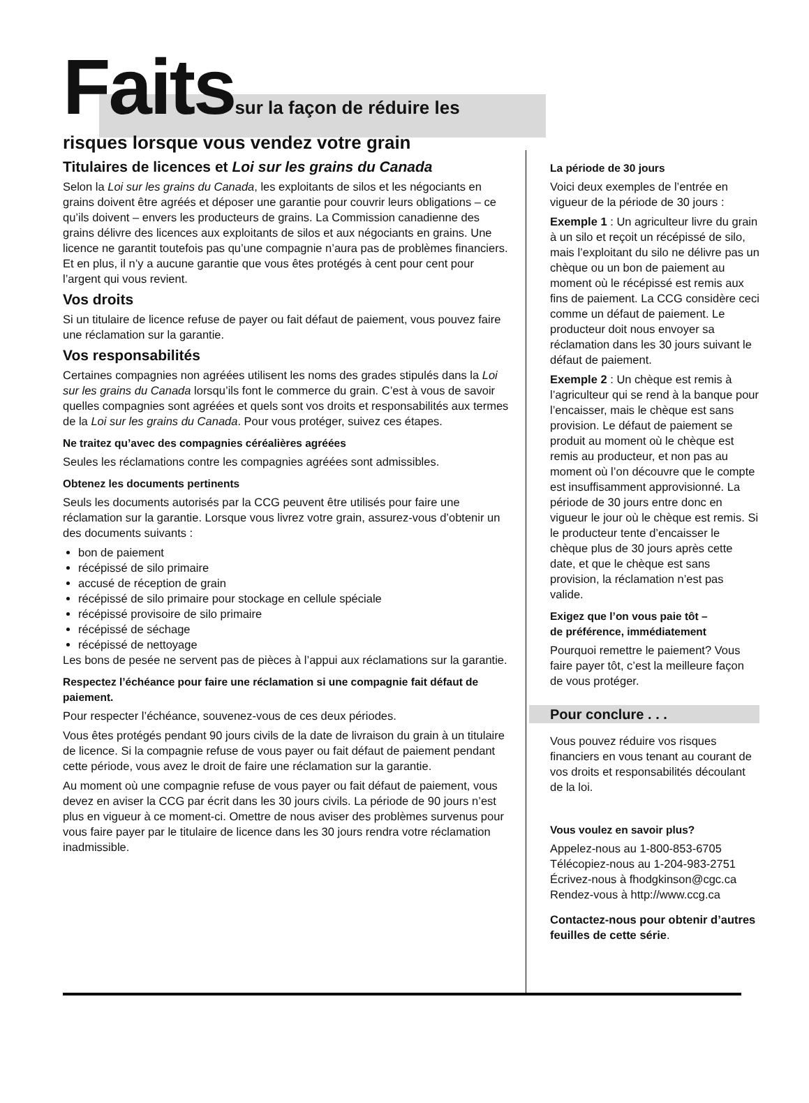Faitssur la façon de réduire les
risques lorsque vous vendez votre grain
Titulaires de licences et Loi sur les grains du Canada
Selon la Loi sur les grains du Canada, les exploitants de silos et les négociants en grains doivent être agréés et déposer une garantie pour couvrir leurs obligations – ce qu’ils doivent – envers les producteurs de grains. La Commission canadienne des grains délivre des licences aux exploitants de silos et aux négociants en grains. Une licence ne garantit toutefois pas qu’une compagnie n’aura pas de problèmes financiers. Et en plus, il n’y a aucune garantie que vous êtes protégés à cent pour cent pour l’argent qui vous revient.
Vos droits
Si un titulaire de licence refuse de payer ou fait défaut de paiement, vous pouvez faire une réclamation sur la garantie.
Vos responsabilités
Certaines compagnies non agréées utilisent les noms des grades stipulés dans la Loi sur les grains du Canada lorsqu’ils font le commerce du grain. C’est à vous de savoir quelles compagnies sont agréées et quels sont vos droits et responsabilités aux termes de la Loi sur les grains du Canada. Pour vous protéger, suivez ces étapes.
Ne traitez qu’avec des compagnies céréalières agréées
Seules les réclamations contre les compagnies agréées sont admissibles.
Obtenez les documents pertinents
Seuls les documents autorisés par la CCG peuvent être utilisés pour faire une réclamation sur la garantie. Lorsque vous livrez votre grain, assurez-vous d’obtenir un des documents suivants :
bon de paiement
récépissé de silo primaire
accusé de réception de grain
récépissé de silo primaire pour stockage en cellule spéciale
récépissé provisoire de silo primaire
récépissé de séchage
récépissé de nettoyage
Les bons de pesée ne servent pas de pièces à l’appui aux réclamations sur la garantie.
Respectez l’échéance pour faire une réclamation si une compagnie fait défaut de paiement.
Pour respecter l’échéance, souvenez-vous de ces deux périodes.
Vous êtes protégés pendant 90 jours civils de la date de livraison du grain à un titulaire de licence. Si la compagnie refuse de vous payer ou fait défaut de paiement pendant cette période, vous avez le droit de faire une réclamation sur la garantie.
Au moment où une compagnie refuse de vous payer ou fait défaut de paiement, vous devez en aviser la CCG par écrit dans les 30 jours civils. La période de 90 jours n’est plus en vigueur à ce moment-ci. Omettre de nous aviser des problèmes survenus pour vous faire payer par le titulaire de licence dans les 30 jours rendra votre réclamation inadmissible.
La période de 30 jours
Voici deux exemples de l’entrée en vigueur de la période de 30 jours :
Exemple 1 : Un agriculteur livre du grain à un silo et reçoit un récépissé de silo, mais l’exploitant du silo ne délivre pas un chèque ou un bon de paiement au moment où le récépissé est remis aux fins de paiement. La CCG considère ceci comme un défaut de paiement. Le producteur doit nous envoyer sa réclamation dans les 30 jours suivant le défaut de paiement.
Exemple 2 : Un chèque est remis à l’agriculteur qui se rend à la banque pour l’encaisser, mais le chèque est sans provision. Le défaut de paiement se produit au moment où le chèque est remis au producteur, et non pas au moment où l’on découvre que le compte est insuffisamment approvisionné. La période de 30 jours entre donc en vigueur le jour où le chèque est remis. Si le producteur tente d’encaisser le chèque plus de 30 jours après cette date, et que le chèque est sans provision, la réclamation n’est pas valide.
Exigez que l’on vous paie tôt –
de préférence, immédiatement
Pourquoi remettre le paiement? Vous faire payer tôt, c’est la meilleure façon de vous protéger.
Pour conclure . . .
Vous pouvez réduire vos risques financiers en vous tenant au courant de vos droits et responsabilités découlant de la loi.
Vous voulez en savoir plus?
Appelez-nous au 1-800-853-6705
Télécopiez-nous au 1-204-983-2751
Écrivez-nous à fhodgkinson@cgc.ca
Rendez-vous à http://www.ccg.ca
Contactez-nous pour obtenir d’autres feuilles de cette série.